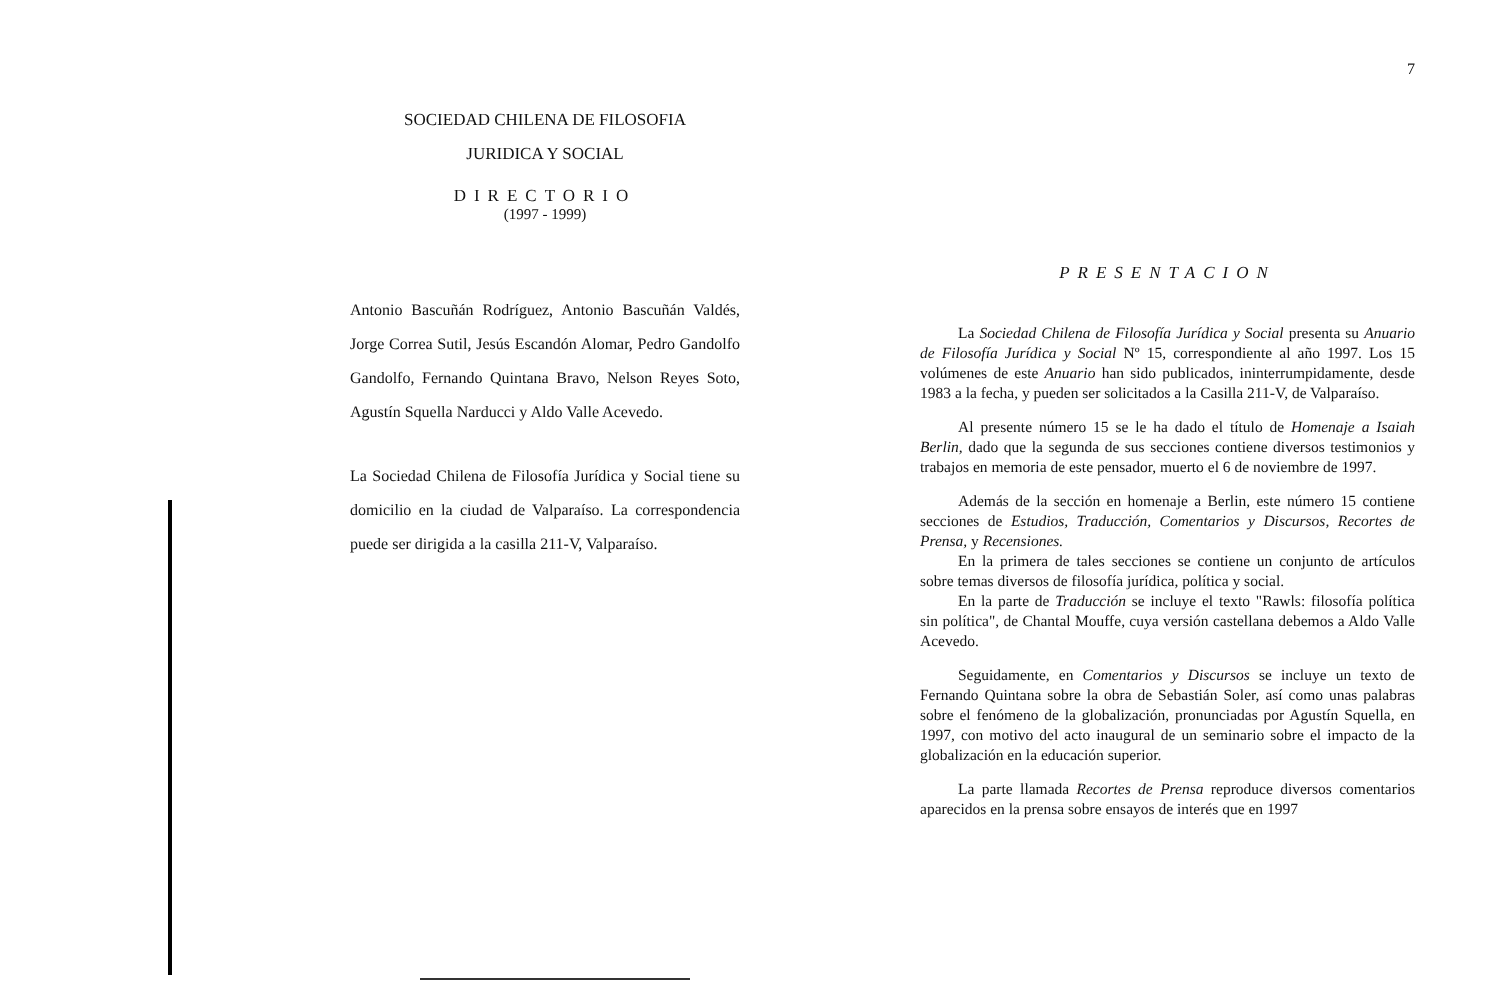SOCIEDAD CHILENA DE FILOSOFIA
JURIDICA Y SOCIAL
DIRECTORIO
(1997 - 1999)
Antonio Bascuñán Rodríguez, Antonio Bascuñán Valdés, Jorge Correa Sutil, Jesús Escandón Alomar, Pedro Gandolfo Gandolfo, Fernando Quintana Bravo, Nelson Reyes Soto, Agustín Squella Narducci y Aldo Valle Acevedo.
La Sociedad Chilena de Filosofía Jurídica y Social tiene su domicilio en la ciudad de Valparaíso. La correspondencia puede ser dirigida a la casilla 211-V, Valparaíso.
7
PRESENTACION
La Sociedad Chilena de Filosofía Jurídica y Social presenta su Anuario de Filosofía Jurídica y Social Nº 15, correspondiente al año 1997. Los 15 volúmenes de este Anuario han sido publicados, ininterrumpidamente, desde 1983 a la fecha, y pueden ser solicitados a la Casilla 211-V, de Valparaíso.
Al presente número 15 se le ha dado el título de Homenaje a Isaiah Berlin, dado que la segunda de sus secciones contiene diversos testimonios y trabajos en memoria de este pensador, muerto el 6 de noviembre de 1997.
Además de la sección en homenaje a Berlin, este número 15 contiene secciones de Estudios, Traducción, Comentarios y Discursos, Recortes de Prensa, y Recensiones.
En la primera de tales secciones se contiene un conjunto de artículos sobre temas diversos de filosofía jurídica, política y social.
En la parte de Traducción se incluye el texto "Rawls: filosofía política sin política", de Chantal Mouffe, cuya versión castellana debemos a Aldo Valle Acevedo.
Seguidamente, en Comentarios y Discursos se incluye un texto de Fernando Quintana sobre la obra de Sebastián Soler, así como unas palabras sobre el fenómeno de la globalización, pronunciadas por Agustín Squella, en 1997, con motivo del acto inaugural de un seminario sobre el impacto de la globalización en la educación superior.
La parte llamada Recortes de Prensa reproduce diversos comentarios aparecidos en la prensa sobre ensayos de interés que en 1997